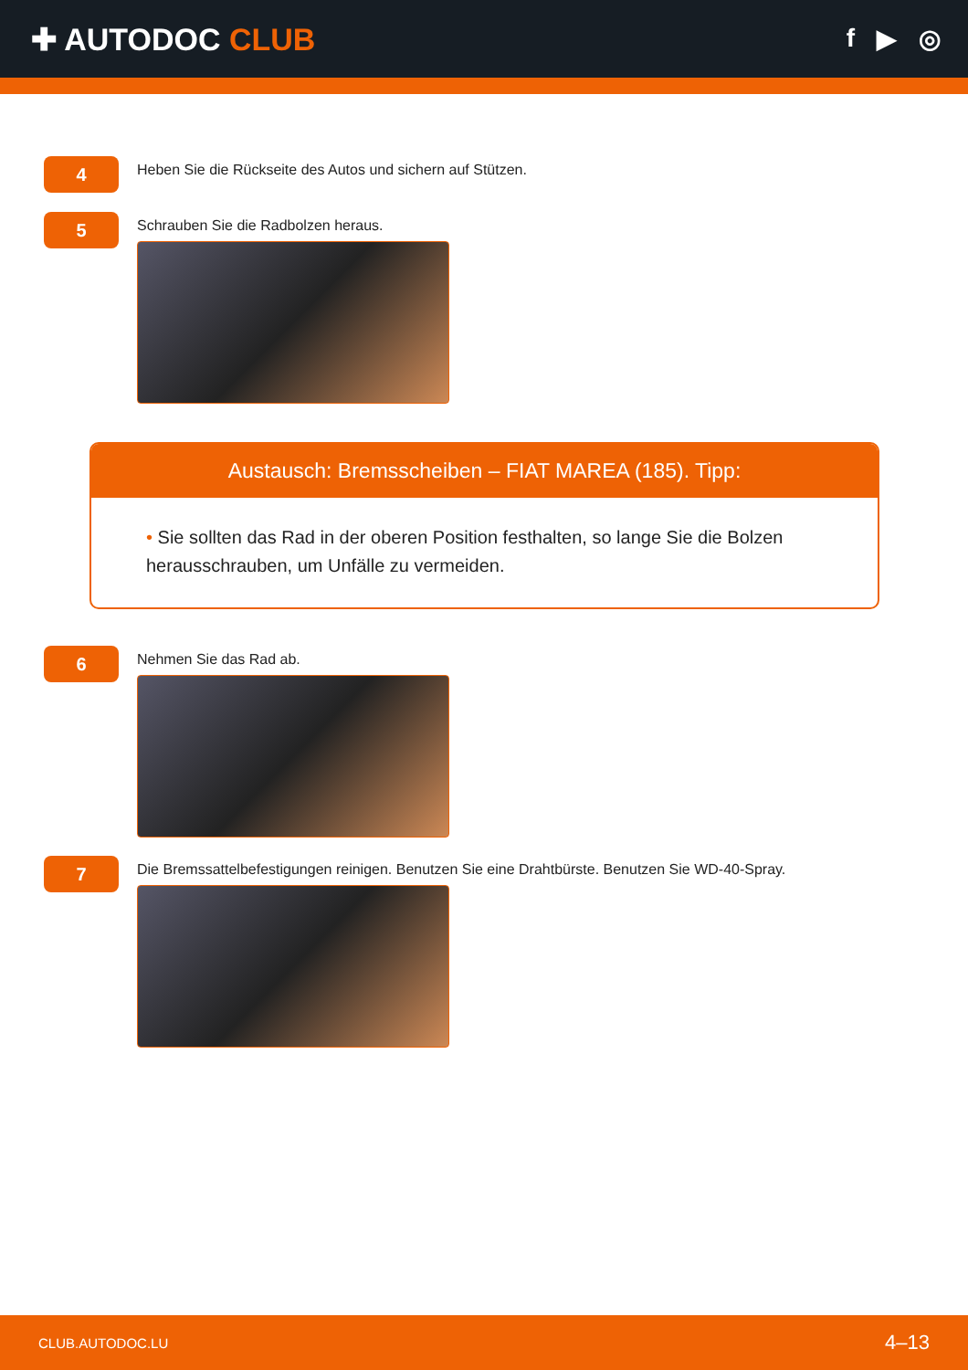✚ AUTODOC CLUB
f ▶ ◎
4
Heben Sie die Rückseite des Autos und sichern auf Stützen.
5
Schrauben Sie die Radbolzen heraus.
Austausch: Bremsscheiben – FIAT MAREA (185). Tipp:
• Sie sollten das Rad in der oberen Position festhalten, so lange Sie die Bolzen herausschrauben, um Unfälle zu vermeiden.
6
Nehmen Sie das Rad ab.
7
Die Bremssattelbefestigungen reinigen. Benutzen Sie eine Drahtbürste. Benutzen Sie WD-40-Spray.
CLUB.AUTODOC.LU 4–13